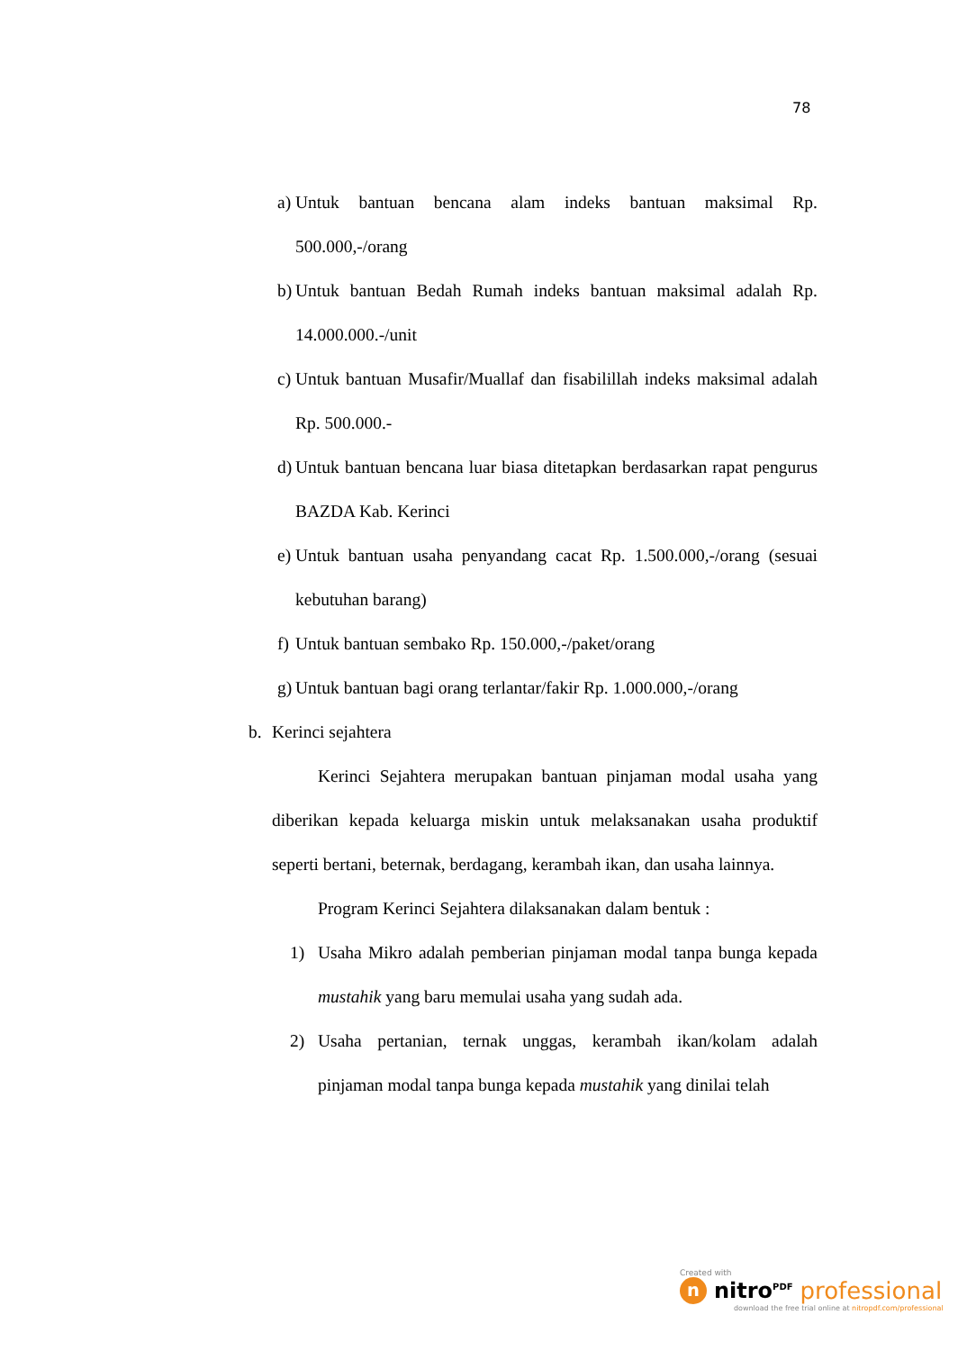78
a) Untuk bantuan bencana alam indeks bantuan maksimal Rp. 500.000,-/orang
b) Untuk bantuan Bedah Rumah indeks bantuan maksimal adalah Rp. 14.000.000.-/unit
c) Untuk bantuan Musafir/Muallaf dan fisabilillah indeks maksimal adalah Rp. 500.000.-
d) Untuk bantuan bencana luar biasa ditetapkan berdasarkan rapat pengurus BAZDA Kab. Kerinci
e) Untuk bantuan usaha penyandang cacat Rp. 1.500.000,-/orang (sesuai kebutuhan barang)
f) Untuk bantuan sembako Rp. 150.000,-/paket/orang
g) Untuk bantuan bagi orang terlantar/fakir Rp. 1.000.000,-/orang
b. Kerinci sejahtera
Kerinci Sejahtera merupakan bantuan pinjaman modal usaha yang diberikan kepada keluarga miskin untuk melaksanakan usaha produktif seperti bertani, beternak, berdagang, kerambah ikan, dan usaha lainnya.
Program Kerinci Sejahtera dilaksanakan dalam bentuk :
1) Usaha Mikro adalah pemberian pinjaman modal tanpa bunga kepada mustahik yang baru memulai usaha yang sudah ada.
2) Usaha pertanian, ternak unggas, kerambah ikan/kolam adalah pinjaman modal tanpa bunga kepada mustahik yang dinilai telah
Created with
n nitro<sup>PDF</sup> professional
download the free trial online at nitropdf.com/professional